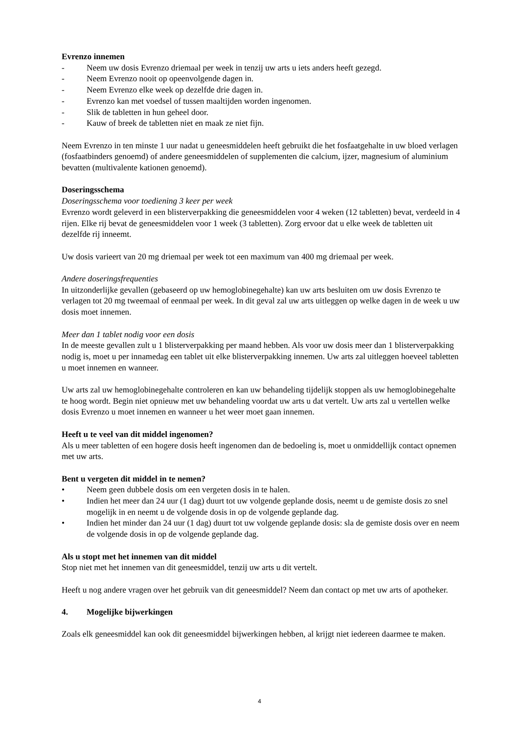Evrenzo innemen
- Neem uw dosis Evrenzo driemaal per week in tenzij uw arts u iets anders heeft gezegd.
- Neem Evrenzo nooit op opeenvolgende dagen in.
- Neem Evrenzo elke week op dezelfde drie dagen in.
- Evrenzo kan met voedsel of tussen maaltijden worden ingenomen.
- Slik de tabletten in hun geheel door.
- Kauw of breek de tabletten niet en maak ze niet fijn.
Neem Evrenzo in ten minste 1 uur nadat u geneesmiddelen heeft gebruikt die het fosfaatgehalte in uw bloed verlagen (fosfaatbinders genoemd) of andere geneesmiddelen of supplementen die calcium, ijzer, magnesium of aluminium bevatten (multivalente kationen genoemd).
Doseringsschema
Doseringsschema voor toediening 3 keer per week
Evrenzo wordt geleverd in een blisterverpakking die geneesmiddelen voor 4 weken (12 tabletten) bevat, verdeeld in 4 rijen. Elke rij bevat de geneesmiddelen voor 1 week (3 tabletten). Zorg ervoor dat u elke week de tabletten uit dezelfde rij inneemt.
Uw dosis varieert van 20 mg driemaal per week tot een maximum van 400 mg driemaal per week.
Andere doseringsfrequenties
In uitzonderlijke gevallen (gebaseerd op uw hemoglobinegehalte) kan uw arts besluiten om uw dosis Evrenzo te verlagen tot 20 mg tweemaal of eenmaal per week. In dit geval zal uw arts uitleggen op welke dagen in de week u uw dosis moet innemen.
Meer dan 1 tablet nodig voor een dosis
In de meeste gevallen zult u 1 blisterverpakking per maand hebben. Als voor uw dosis meer dan 1 blisterverpakking nodig is, moet u per innamedag een tablet uit elke blisterverpakking innemen. Uw arts zal uitleggen hoeveel tabletten u moet innemen en wanneer.
Uw arts zal uw hemoglobinegehalte controleren en kan uw behandeling tijdelijk stoppen als uw hemoglobinegehalte te hoog wordt. Begin niet opnieuw met uw behandeling voordat uw arts u dat vertelt. Uw arts zal u vertellen welke dosis Evrenzo u moet innemen en wanneer u het weer moet gaan innemen.
Heeft u te veel van dit middel ingenomen?
Als u meer tabletten of een hogere dosis heeft ingenomen dan de bedoeling is, moet u onmiddellijk contact opnemen met uw arts.
Bent u vergeten dit middel in te nemen?
• Neem geen dubbele dosis om een vergeten dosis in te halen.
• Indien het meer dan 24 uur (1 dag) duurt tot uw volgende geplande dosis, neemt u de gemiste dosis zo snel mogelijk in en neemt u de volgende dosis in op de volgende geplande dag.
• Indien het minder dan 24 uur (1 dag) duurt tot uw volgende geplande dosis: sla de gemiste dosis over en neem de volgende dosis in op de volgende geplande dag.
Als u stopt met het innemen van dit middel
Stop niet met het innemen van dit geneesmiddel, tenzij uw arts u dit vertelt.
Heeft u nog andere vragen over het gebruik van dit geneesmiddel? Neem dan contact op met uw arts of apotheker.
4. Mogelijke bijwerkingen
Zoals elk geneesmiddel kan ook dit geneesmiddel bijwerkingen hebben, al krijgt niet iedereen daarmee te maken.
4